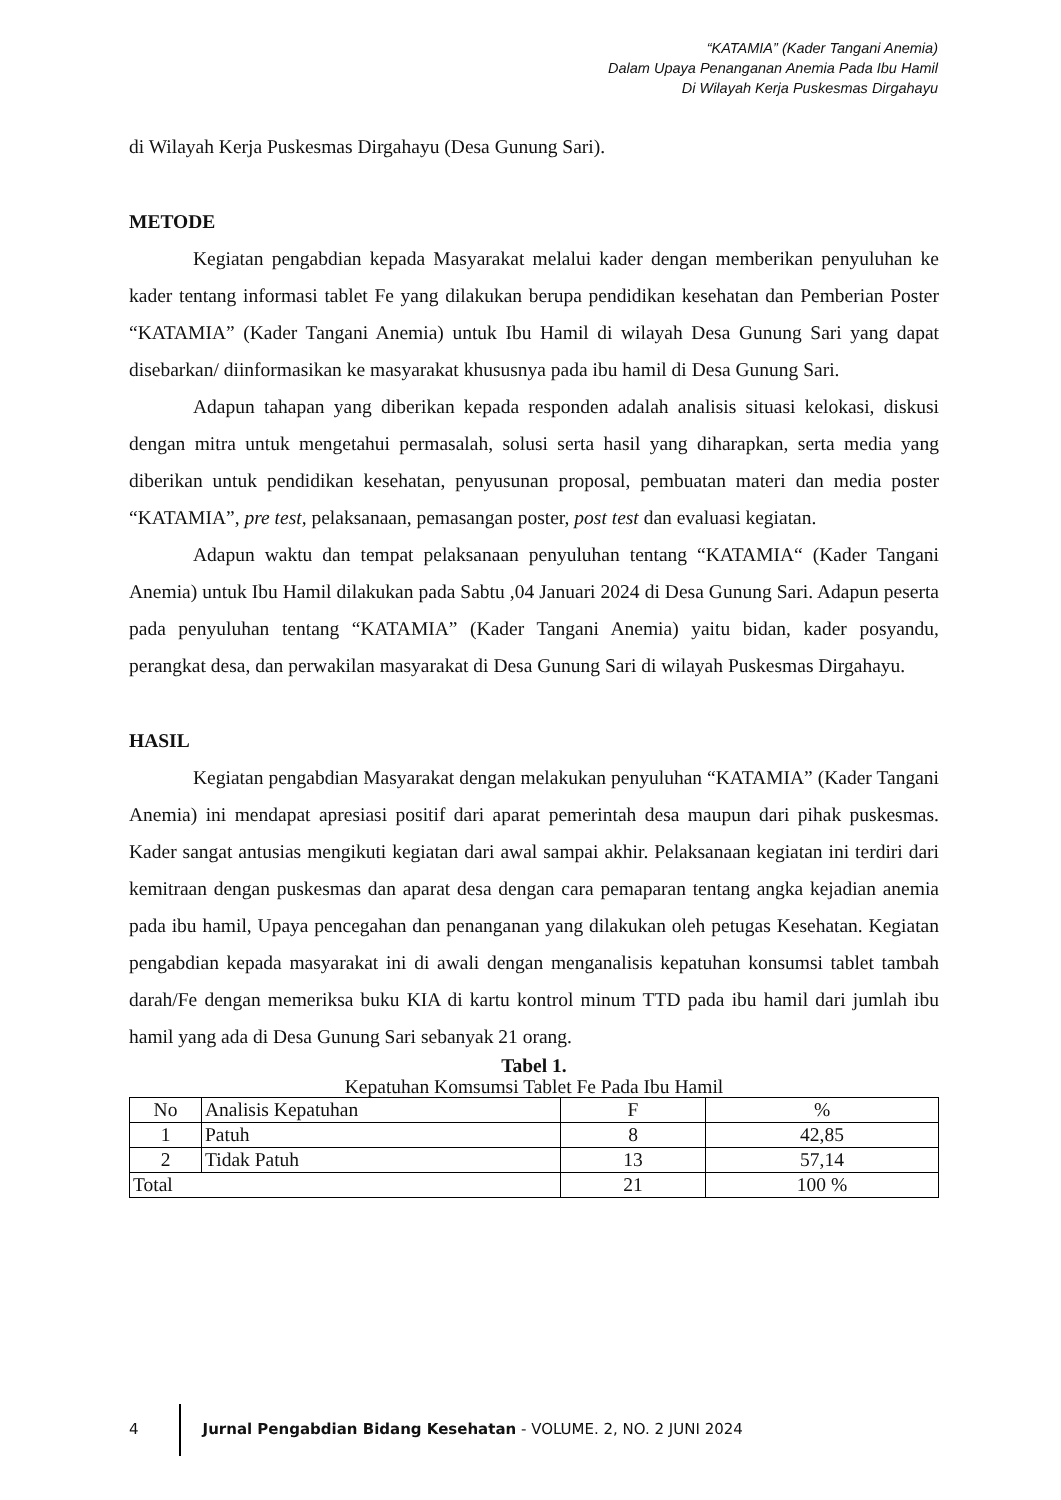“KATAMIA” (Kader Tangani Anemia)
Dalam Upaya Penanganan Anemia Pada Ibu Hamil
Di Wilayah Kerja Puskesmas Dirgahayu
di Wilayah Kerja Puskesmas Dirgahayu (Desa Gunung Sari).
METODE
Kegiatan pengabdian kepada Masyarakat melalui kader dengan memberikan penyuluhan ke kader tentang informasi tablet Fe yang dilakukan berupa pendidikan kesehatan dan Pemberian Poster “KATAMIA” (Kader Tangani Anemia) untuk Ibu Hamil di wilayah Desa Gunung Sari yang dapat disebarkan/ diinformasikan ke masyarakat khususnya pada ibu hamil di Desa Gunung Sari.
Adapun tahapan yang diberikan kepada responden adalah analisis situasi kelokasi, diskusi dengan mitra untuk mengetahui permasalah, solusi serta hasil yang diharapkan, serta media yang diberikan untuk pendidikan kesehatan, penyusunan proposal, pembuatan materi dan media poster “KATAMIA”, pre test, pelaksanaan, pemasangan poster, post test dan evaluasi kegiatan.
Adapun waktu dan tempat pelaksanaan penyuluhan tentang “KATAMIA“ (Kader Tangani Anemia) untuk Ibu Hamil dilakukan pada Sabtu ,04 Januari 2024 di Desa Gunung Sari. Adapun peserta pada penyuluhan tentang “KATAMIA” (Kader Tangani Anemia) yaitu bidan, kader posyandu, perangkat desa, dan perwakilan masyarakat di Desa Gunung Sari di wilayah Puskesmas Dirgahayu.
HASIL
Kegiatan pengabdian Masyarakat dengan melakukan penyuluhan “KATAMIA” (Kader Tangani Anemia) ini mendapat apresiasi positif dari aparat pemerintah desa maupun dari pihak puskesmas. Kader sangat antusias mengikuti kegiatan dari awal sampai akhir. Pelaksanaan kegiatan ini terdiri dari kemitraan dengan puskesmas dan aparat desa dengan cara pemaparan tentang angka kejadian anemia pada ibu hamil, Upaya pencegahan dan penanganan yang dilakukan oleh petugas Kesehatan. Kegiatan pengabdian kepada masyarakat ini di awali dengan menganalisis kepatuhan konsumsi tablet tambah darah/Fe dengan memeriksa buku KIA di kartu kontrol minum TTD pada ibu hamil dari jumlah ibu hamil yang ada di Desa Gunung Sari sebanyak 21 orang.
Tabel 1.
Kepatuhan Komsumsi Tablet Fe Pada Ibu Hamil
| No | Analisis Kepatuhan | F | % |
| --- | --- | --- | --- |
| 1 | Patuh | 8 | 42,85 |
| 2 | Tidak Patuh | 13 | 57,14 |
| Total | | 21 | 100 % |
4 Jurnal Pengabdian Bidang Kesehatan - VOLUME. 2, NO. 2 JUNI 2024